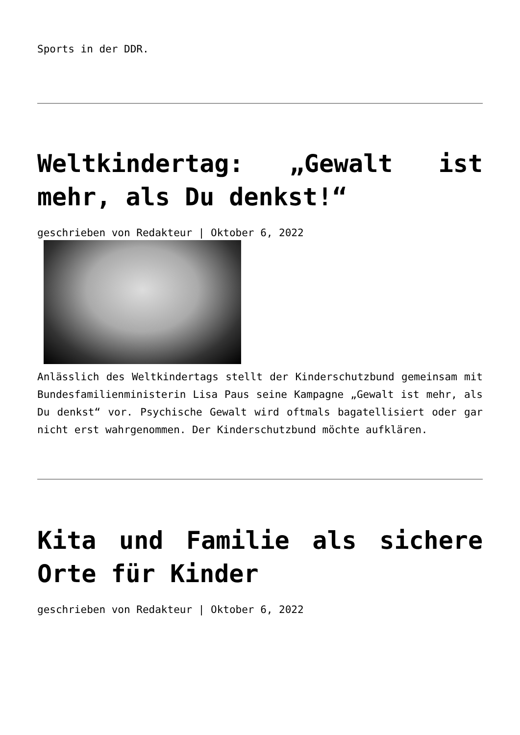Sports in der DDR.
Weltkindertag: „Gewalt ist mehr, als Du denkst!“
geschrieben von Redakteur | Oktober 6, 2022
Anlässlich des Weltkindertags stellt der Kinderschutzbund gemeinsam mit Bundesfamilienministerin Lisa Paus seine Kampagne „Gewalt ist mehr, als Du denkst“ vor. Psychische Gewalt wird oftmals bagatellisiert oder gar nicht erst wahrgenommen. Der Kinderschutzbund möchte aufklären.
Kita und Familie als sichere Orte für Kinder
geschrieben von Redakteur | Oktober 6, 2022